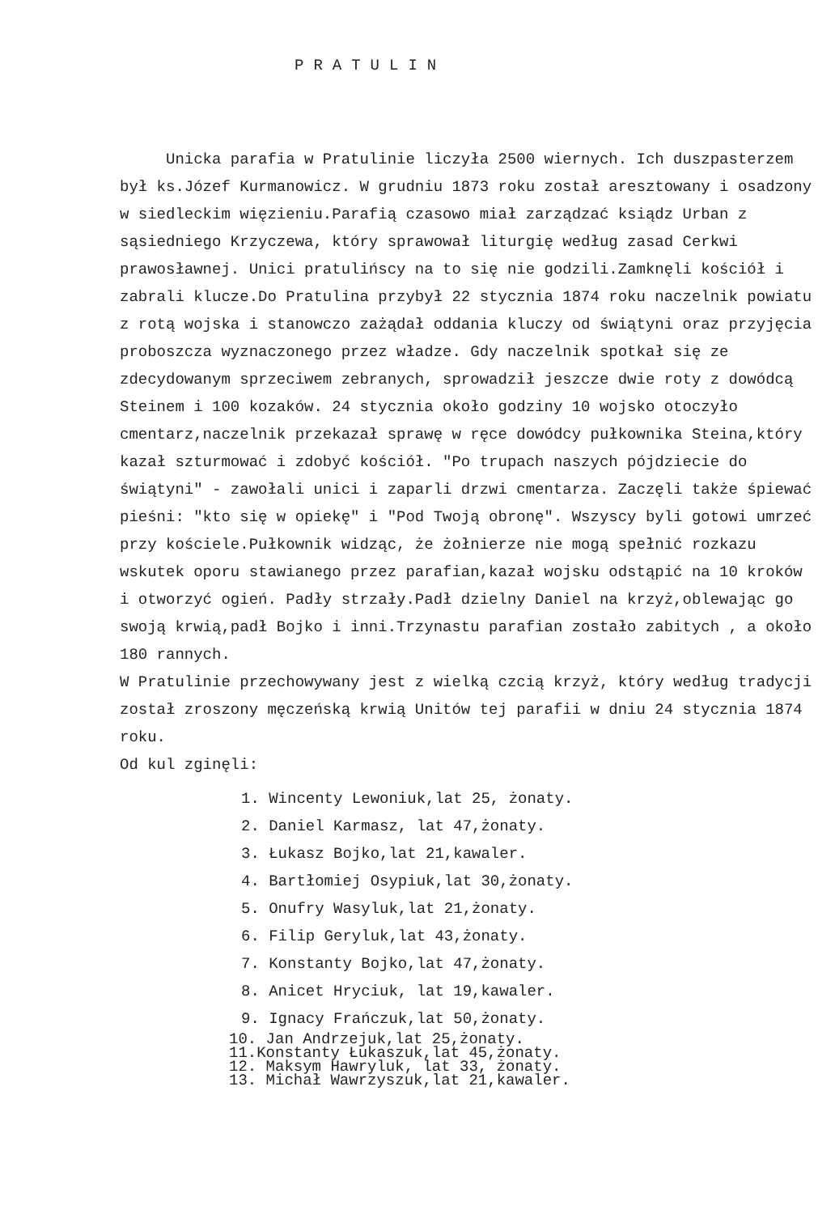PRATULIN
Unicka parafia w Pratulinie liczyła 2500 wiernych. Ich duszpasterzem był ks.Józef Kurmanowicz. W grudniu 1873 roku został aresztowany i osadzony w siedleckim więzieniu.Parafią czasowo miał zarządzać ksiądz Urban z sąsiedniego Krzyczewa, który sprawował liturgię według zasad Cerkwi prawosławnej. Unici pratulińscy na to się nie godzili.Zamknęli kościół i zabrali klucze.Do Pratulina przybył 22 stycznia 1874 roku naczelnik powiatu z rotą wojska i stanowczo zażądał oddania kluczy od świątyni oraz przyjęcia proboszcza wyznaczonego przez władze. Gdy naczelnik spotkał się ze zdecydowanym sprzeciwem zebranych, sprowadził jeszcze dwie roty z dowódcą Steinem i 100 kozaków. 24 stycznia około godziny 10 wojsko otoczyło cmentarz,naczelnik przekazał sprawę w ręce dowódcy pułkownika Steina,który kazał szturmować i zdobyć kościół. "Po trupach naszych pójdziecie do świątyni" - zawołali unici i zaparli drzwi cmentarza. Zaczęli także śpiewać pieśni: "kto się w opiekę" i "Pod Twoją obronę". Wszyscy byli gotowi umrzeć przy kościele.Pułkownik widząc, że żołnierze nie mogą spełnić rozkazu wskutek oporu stawianego przez parafian,kazał wojsku odstąpić na 10 kroków i otworzyć ogień. Padły strzały.Padł dzielny Daniel na krzyż,oblewając go swoją krwią,padł Bojko i inni.Trzynastu parafian zostało zabitych , a około 180 rannych.
W Pratulinie przechowywany jest z wielką czcią krzyż, który według tradycji został zroszony męczeńską krwią Unitów tej parafii w dniu 24 stycznia 1874 roku.
Od kul zginęli:
1. Wincenty Lewoniuk,lat 25, żonaty.
2. Daniel Karmasz, lat 47,żonaty.
3. Łukasz Bojko,lat 21,kawaler.
4. Bartłomiej Osypiuk,lat 30,żonaty.
5. Onufry Wasyluk,lat 21,żonaty.
6. Filip Geryluk,lat 43,żonaty.
7. Konstanty Bojko,lat 47,żonaty.
8. Anicet Hryciuk, lat 19,kawaler.
9. Ignacy Frańczuk,lat 50,żonaty.
10. Jan Andrzejuk,lat 25,żonaty.
11.Konstanty Łukaszuk,lat 45,żonaty.
12. Maksym Hawryluk, lat 33, żonaty.
13. Michał Wawrzyszuk,lat 21,kawaler.